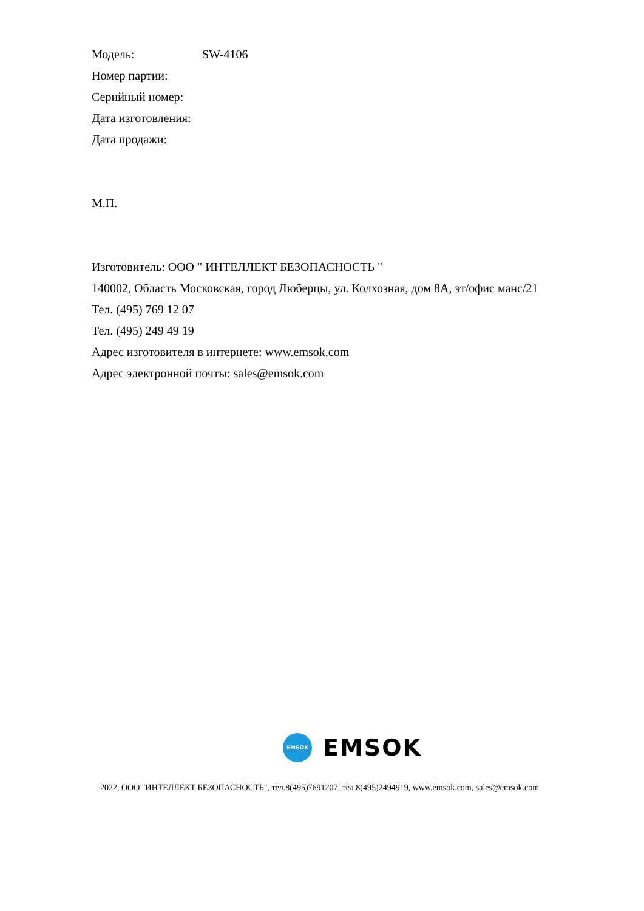Модель: SW-4106
Номер партии:
Серийный номер:
Дата изготовления:
Дата продажи:
М.П.
Изготовитель: ООО " ИНТЕЛЛЕКТ БЕЗОПАСНОСТЬ "
140002, Область Московская, город Люберцы, ул. Колхозная, дом 8А, эт/офис манс/21
Тел. (495) 769 12 07
Тел. (495) 249 49 19
Адрес изготовителя в интернете: www.emsok.com
Адрес электронной почты: sales@emsok.com
EMSOK
EMSOK
2022, ООО "ИНТЕЛЛЕКТ БЕЗОПАСНОСТЬ", тел.8(495)7691207, тел 8(495)2494919, www.emsok.com, sales@emsok.com